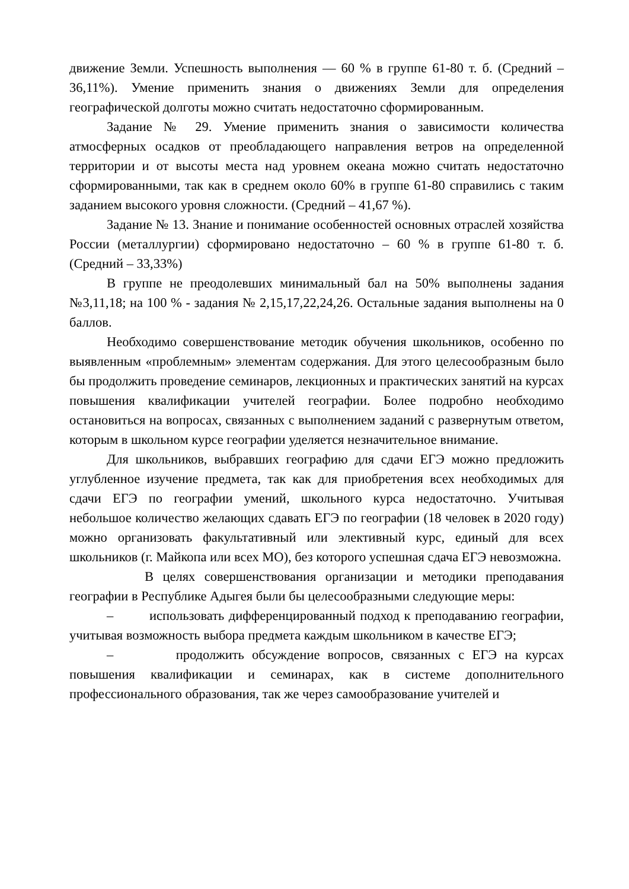движение Земли. Успешность выполнения — 60 % в группе 61-80 т. б. (Средний – 36,11%). Умение применить знания о движениях Земли для определения географической долготы можно считать недостаточно сформированным.
Задание № 29. Умение применить знания о зависимости количества атмосферных осадков от преобладающего направления ветров на определенной территории и от высоты места над уровнем океана можно считать недостаточно сформированными, так как в среднем около 60% в группе 61-80 справились с таким заданием высокого уровня сложности. (Средний – 41,67 %).
Задание № 13. Знание и понимание особенностей основных отраслей хозяйства России (металлургии) сформировано недостаточно – 60 % в группе 61-80 т. б. (Средний – 33,33%)
В группе не преодолевших минимальный бал на 50% выполнены задания №3,11,18; на 100 % - задания № 2,15,17,22,24,26. Остальные задания выполнены на 0 баллов.
Необходимо совершенствование методик обучения школьников, особенно по выявленным «проблемным» элементам содержания. Для этого целесообразным было бы продолжить проведение семинаров, лекционных и практических занятий на курсах повышения квалификации учителей географии. Более подробно необходимо остановиться на вопросах, связанных с выполнением заданий с развернутым ответом, которым в школьном курсе географии уделяется незначительное внимание.
Для школьников, выбравших географию для сдачи ЕГЭ можно предложить углубленное изучение предмета, так как для приобретения всех необходимых для сдачи ЕГЭ по географии умений, школьного курса недостаточно. Учитывая небольшое количество желающих сдавать ЕГЭ по географии (18 человек в 2020 году) можно организовать факультативный или элективный курс, единый для всех школьников (г. Майкопа или всех МО), без которого успешная сдача ЕГЭ невозможна.
В целях совершенствования организации и методики преподавания географии в Республике Адыгея были бы целесообразными следующие меры:
– использовать дифференцированный подход к преподаванию географии, учитывая возможность выбора предмета каждым школьником в качестве ЕГЭ;
– продолжить обсуждение вопросов, связанных с ЕГЭ на курсах повышения квалификации и семинарах, как в системе дополнительного профессионального образования, так же через самообразование учителей и